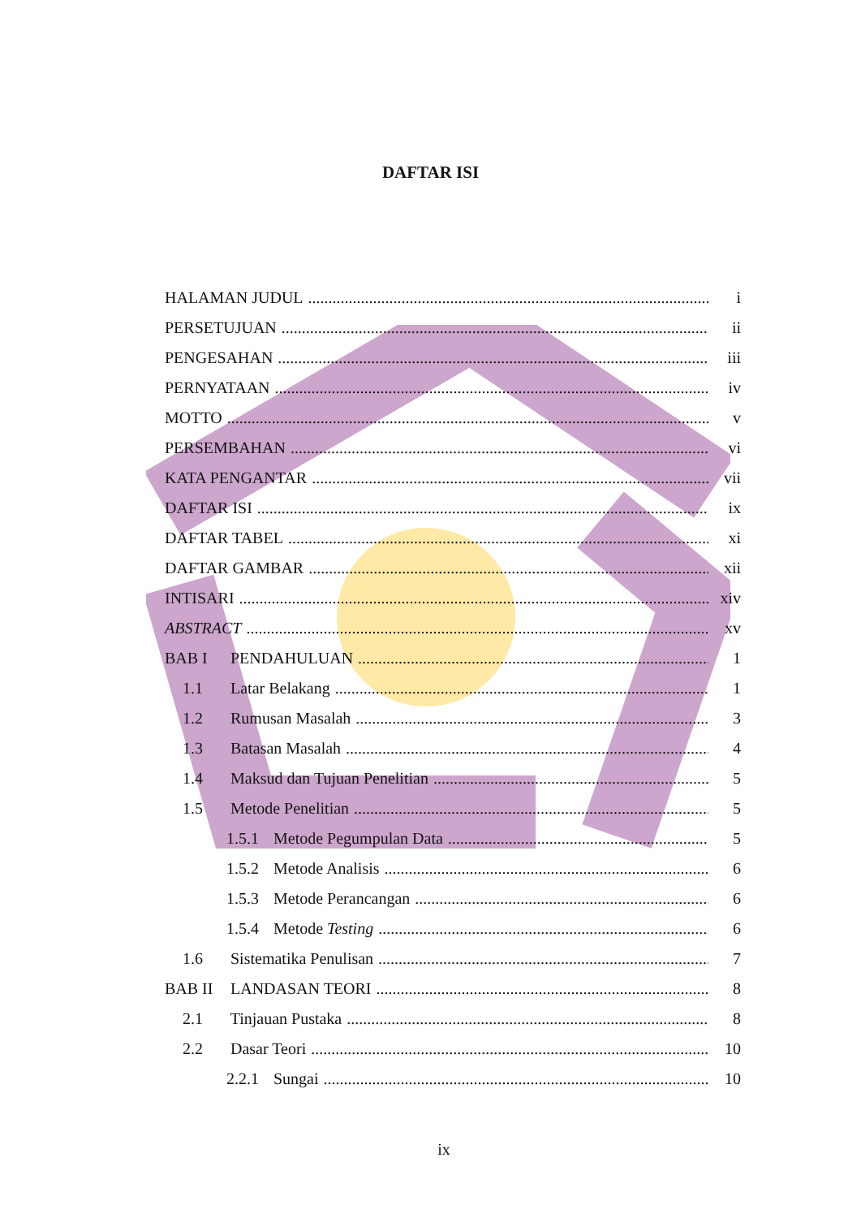DAFTAR ISI
HALAMAN JUDUL i
PERSETUJUAN ii
PENGESAHAN iii
PERNYATAAN iv
MOTTO v
PERSEMBAHAN vi
KATA PENGANTAR vii
DAFTAR ISI ix
DAFTAR TABEL xi
DAFTAR GAMBAR xii
INTISARI xiv
ABSTRACT xv
BAB I PENDAHULUAN 1
1.1 Latar Belakang 1
1.2 Rumusan Masalah 3
1.3 Batasan Masalah 4
1.4 Maksud dan Tujuan Penelitian 5
1.5 Metode Penelitian 5
1.5.1 Metode Pegumpulan Data 5
1.5.2 Metode Analisis 6
1.5.3 Metode Perancangan 6
1.5.4 Metode Testing 6
1.6 Sistematika Penulisan 7
BAB II LANDASAN TEORI 8
2.1 Tinjauan Pustaka 8
2.2 Dasar Teori 10
2.2.1 Sungai 10
ix